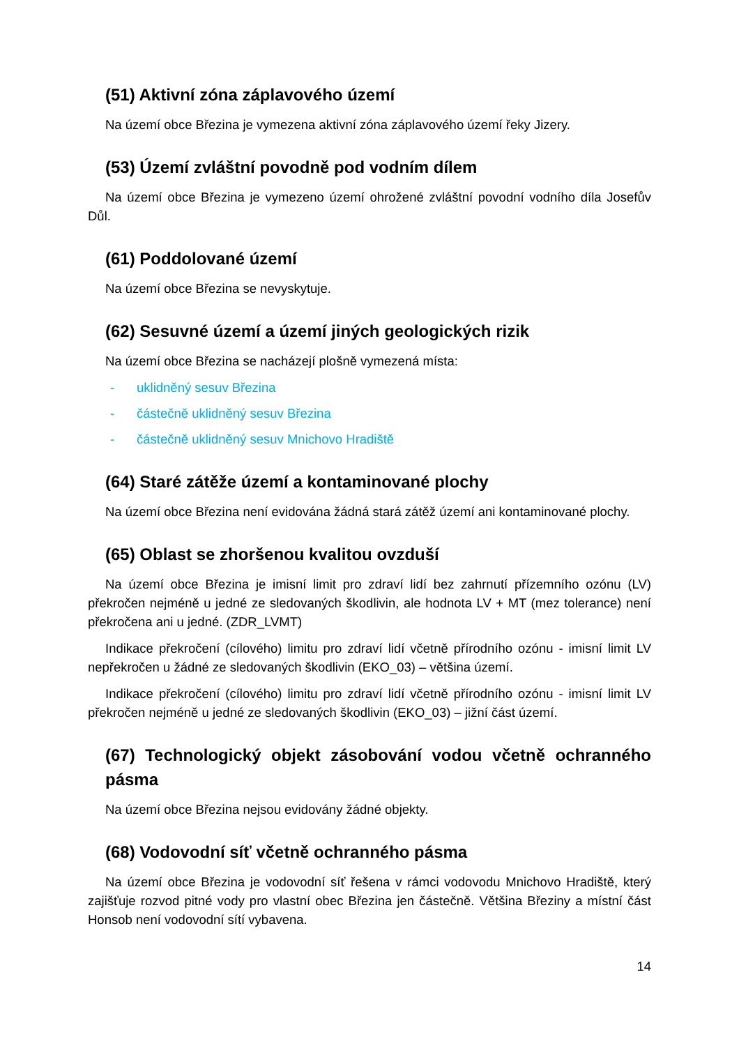(51) Aktivní zóna záplavového území
Na území obce Březina je vymezena aktivní zóna záplavového území řeky Jizery.
(53) Území zvláštní povodně pod vodním dílem
Na území obce Březina je vymezeno území ohrožené zvláštní povodní vodního díla Josefův Důl.
(61) Poddolované území
Na území obce Březina se nevyskytuje.
(62) Sesuvné území a území jiných geologických rizik
Na území obce Březina se nacházejí plošně vymezená místa:
- uklidněný sesuv Březina
- částečně uklidněný sesuv Březina
- částečně uklidněný sesuv Mnichovo Hradiště
(64) Staré zátěže území a kontaminované plochy
Na území obce Březina není evidována žádná stará zátěž území ani kontaminované plochy.
(65) Oblast se zhoršenou kvalitou ovzduší
Na území obce Březina je imisní limit pro zdraví lidí bez zahrnutí přízemního ozónu (LV) překročen nejméně u jedné ze sledovaných škodlivin, ale hodnota LV + MT (mez tolerance) není překročena ani u jedné. (ZDR_LVMT)
Indikace překročení (cílového) limitu pro zdraví lidí včetně přírodního ozónu - imisní limit LV nepřekročen u žádné ze sledovaných škodlivin (EKO_03) – většina území.
Indikace překročení (cílového) limitu pro zdraví lidí včetně přírodního ozónu - imisní limit LV překročen nejméně u jedné ze sledovaných škodlivin (EKO_03) – jižní část území.
(67) Technologický objekt zásobování vodou včetně ochranného pásma
Na území obce Březina nejsou evidovány žádné objekty.
(68) Vodovodní síť včetně ochranného pásma
Na území obce Březina je vodovodní síť řešena v rámci vodovodu Mnichovo Hradiště, který zajišťuje rozvod pitné vody pro vlastní obec Březina jen částečně. Většina Březiny a místní část Honsob není vodovodní sítí vybavena.
14